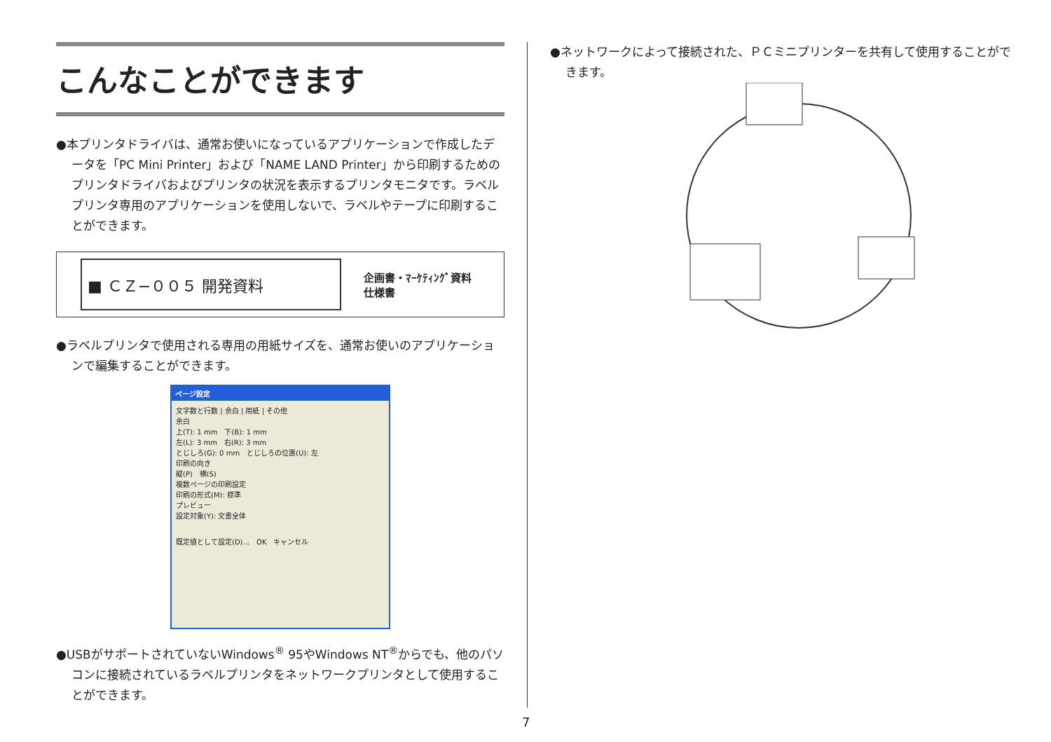こんなことができます
●本プリンタドライバは、通常お使いになっているアプリケーションで作成したデータを「PC Mini Printer」および「NAME LAND Printer」から印刷するためのプリンタドライバおよびプリンタの状況を表示するプリンタモニタです。ラベルプリンタ専用のアプリケーションを使用しないで、ラベルやテープに印刷することができます。
■ ＣＺ−００５ 開発資料
企画書・ﾏｰｹﾃｨﾝｸﾞ資料
仕様書
●ラベルプリンタで使用される専用の用紙サイズを、通常お使いのアプリケーションで編集することができます。
ページ設定
文字数と行数 | 余白 | 用紙 | その他
余白
上(T): 1 mm　下(B): 1 mm
左(L): 3 mm　右(R): 3 mm
とじしろ(G): 0 mm　とじしろの位置(U): 左
印刷の向き
縦(P)　横(S)
複数ページの印刷設定
印刷の形式(M): 標準
プレビュー
設定対象(Y): 文書全体
既定値として設定(D)...　OK　キャンセル
●USBがサポートされていないWindows<sup>®</sup> 95やWindows NT<sup>®</sup>からでも、他のパソコンに接続されているラベルプリンタをネットワークプリンタとして使用することができます。
●ネットワークによって接続された、ＰＣミニプリンターを共有して使用することができます。
7